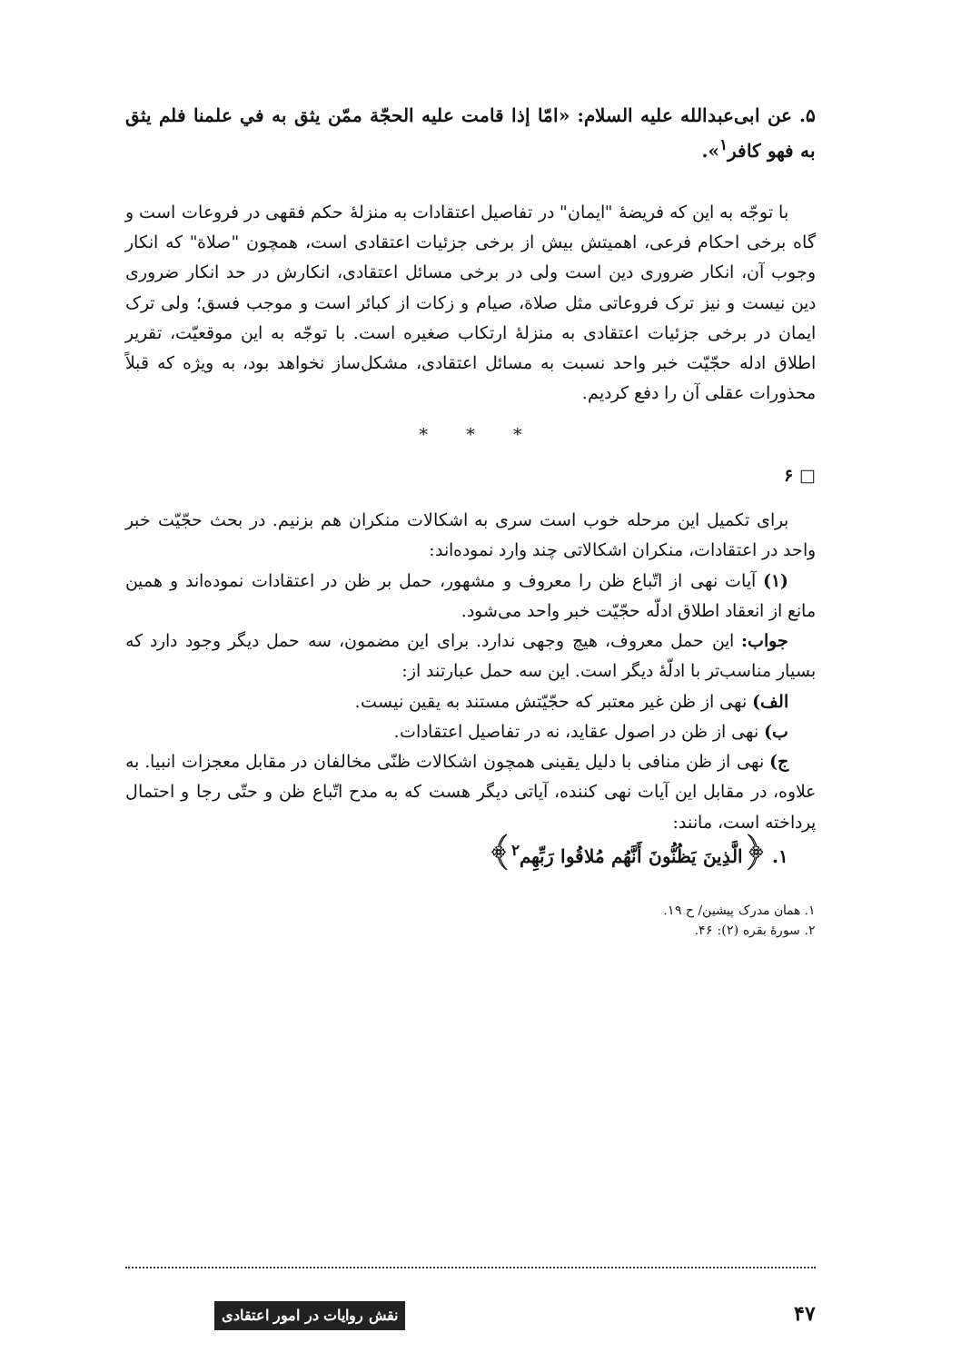۵. عن ابی‌عبدالله علیه السلام: «امّا إذا قامت علیه الحجّة ممّن یثق به في علمنا فلم یثق به فهو کافر<sup>۱</sup>».
با توجّه به این که فریضهٔ "ایمان" در تفاصیل اعتقادات به منزلهٔ حکم فقهی در فروعات است و گاه برخی احکام فرعی، اهمیتش بیش از برخی جزئیات اعتقادی است، همچون "صلاة" که انکار وجوب آن، انکار ضروری دین است ولی در برخی مسائل اعتقادی، انکارش در حد انکار ضروری دین نیست و نیز ترک فروعاتی مثل صلاة، صیام و زکات از کبائر است و موجب فسق؛ ولی ترک ایمان در برخی جزئیات اعتقادی به منزلهٔ ارتکاب صغیره است. با توجّه به این موقعیّت، تقریر اطلاق ادله حجّیّت خبر واحد نسبت به مسائل اعتقادی، مشکل‌ساز نخواهد بود، به ویژه که قبلاً محذورات عقلی آن را دفع کردیم.
* * *
□ ۶
برای تکمیل این مرحله خوب است سری به اشکالات منکران هم بزنیم. در بحث حجّیّت خبر واحد در اعتقادات، منکران اشکالاتی چند وارد نموده‌اند:
(۱) آیات نهی از اتّباع ظن را معروف و مشهور، حمل بر ظن در اعتقادات نموده‌اند و همین مانع از انعقاد اطلاق ادلّه حجّیّت خبر واحد می‌شود.
جواب: این حمل معروف، هیچ وجهی ندارد. برای این مضمون، سه حمل دیگر وجود دارد که بسیار مناسب‌تر با ادلّهٔ دیگر است. این سه حمل عبارتند از:
الف) نهی از ظن غیر معتبر که حجّیّتش مستند به یقین نیست.
ب) نهی از ظن در اصول عقاید، نه در تفاصیل اعتقادات.
ج) نهی از ظن منافی با دلیل یقینی همچون اشکالات ظنّی مخالفان در مقابل معجزات انبیا. به علاوه، در مقابل این آیات نهی کننده، آیاتی دیگر هست که به مدح اتّباع ظن و حتّی رجا و احتمال پرداخته است، مانند:
۱. ﴿الَّذِینَ یَظُنُّونَ أَنَّهُم مُلاقُوا رَبِّهِم<sup>۲</sup>﴾
۱. همان مدرک پیشین/ ح ۱۹.
۲. سورهٔ بقره (۲): ۴۶.
۴۷ نقش روایات در امور اعتقادی